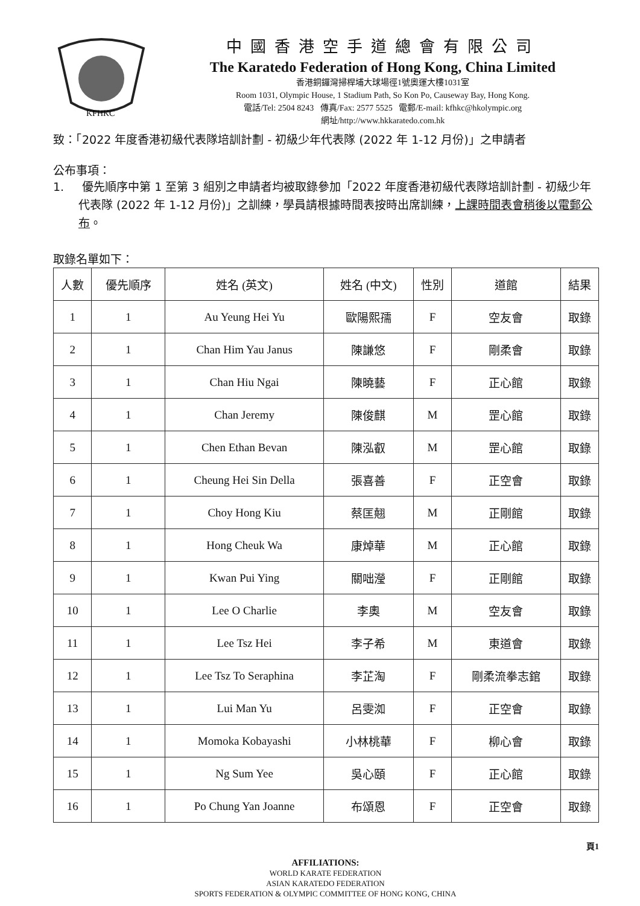KFHKC
中國香港空手道總會有限公司
The Karatedo Federation of Hong Kong, China Limited
香港銅鑼灣掃桿埔大球場徑1號奧運大樓1031室
Room 1031, Olympic House, 1 Stadium Path, So Kon Po, Causeway Bay, Hong Kong.
電話/Tel: 2504 8243 傳真/Fax: 2577 5525 電郵/E-mail: kfhkc@hkolympic.org
網址/http://www.hkkaratedo.com.hk
致：「2022 年度香港初級代表隊培訓計劃 - 初級少年代表隊 (2022 年 1-12 月份)」之申請者
公布事項：
1. 優先順序中第 1 至第 3 組別之申請者均被取錄參加「2022 年度香港初級代表隊培訓計劃 - 初級少年代表隊 (2022 年 1-12 月份)」之訓練，學員請根據時間表按時出席訓練，上課時間表會稍後以電郵公布。
取錄名單如下：
| 人數 | 優先順序 | 姓名 (英文) | 姓名 (中文) | 性別 | 道館 | 結果 |
| --- | --- | --- | --- | --- | --- | --- |
| 1 | 1 | Au Yeung Hei Yu | 歐陽熙孺 | F | 空友會 | 取錄 |
| 2 | 1 | Chan Him Yau Janus | 陳謙悠 | F | 剛柔會 | 取錄 |
| 3 | 1 | Chan Hiu Ngai | 陳曉藝 | F | 正心館 | 取錄 |
| 4 | 1 | Chan Jeremy | 陳俊麒 | M | 罡心館 | 取錄 |
| 5 | 1 | Chen Ethan Bevan | 陳泓叡 | M | 罡心館 | 取錄 |
| 6 | 1 | Cheung Hei Sin Della | 張喜善 | F | 正空會 | 取錄 |
| 7 | 1 | Choy Hong Kiu | 蔡匡翹 | M | 正剛館 | 取錄 |
| 8 | 1 | Hong Cheuk Wa | 康焯華 | M | 正心館 | 取錄 |
| 9 | 1 | Kwan Pui Ying | 關咄瀅 | F | 正剛館 | 取錄 |
| 10 | 1 | Lee O Charlie | 李奧 | M | 空友會 | 取錄 |
| 11 | 1 | Lee Tsz Hei | 李子希 | M | 東道會 | 取錄 |
| 12 | 1 | Lee Tsz To Seraphina | 李芷淘 | F | 剛柔流拳志錧 | 取錄 |
| 13 | 1 | Lui Man Yu | 呂雯洳 | F | 正空會 | 取錄 |
| 14 | 1 | Momoka Kobayashi | 小林桃華 | F | 柳心會 | 取錄 |
| 15 | 1 | Ng Sum Yee | 吳心頤 | F | 正心館 | 取錄 |
| 16 | 1 | Po Chung Yan Joanne | 布頌恩 | F | 正空會 | 取錄 |
頁1
AFFILIATIONS:
WORLD KARATE FEDERATION
ASIAN KARATEDO FEDERATION
SPORTS FEDERATION & OLYMPIC COMMITTEE OF HONG KONG, CHINA